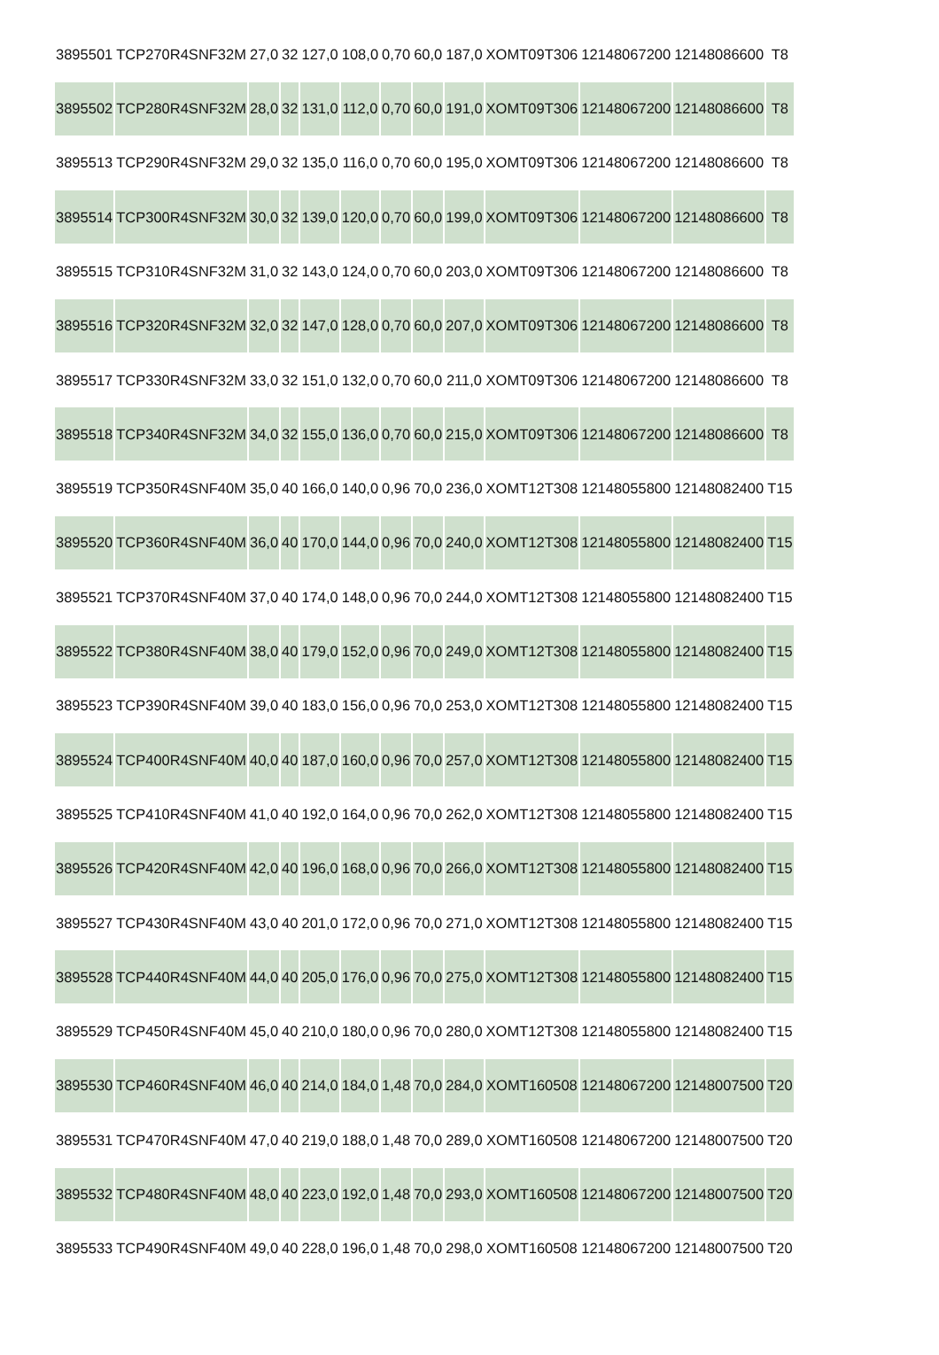| 3895501 | TCP270R4SNF32M | 27,0 | 32 | 127,0 | 108,0 | 0,70 | 60,0 | 187,0 | XOMT09T306 | 12148067200 | 12148086600 | T8 |
| 3895502 | TCP280R4SNF32M | 28,0 | 32 | 131,0 | 112,0 | 0,70 | 60,0 | 191,0 | XOMT09T306 | 12148067200 | 12148086600 | T8 |
| 3895513 | TCP290R4SNF32M | 29,0 | 32 | 135,0 | 116,0 | 0,70 | 60,0 | 195,0 | XOMT09T306 | 12148067200 | 12148086600 | T8 |
| 3895514 | TCP300R4SNF32M | 30,0 | 32 | 139,0 | 120,0 | 0,70 | 60,0 | 199,0 | XOMT09T306 | 12148067200 | 12148086600 | T8 |
| 3895515 | TCP310R4SNF32M | 31,0 | 32 | 143,0 | 124,0 | 0,70 | 60,0 | 203,0 | XOMT09T306 | 12148067200 | 12148086600 | T8 |
| 3895516 | TCP320R4SNF32M | 32,0 | 32 | 147,0 | 128,0 | 0,70 | 60,0 | 207,0 | XOMT09T306 | 12148067200 | 12148086600 | T8 |
| 3895517 | TCP330R4SNF32M | 33,0 | 32 | 151,0 | 132,0 | 0,70 | 60,0 | 211,0 | XOMT09T306 | 12148067200 | 12148086600 | T8 |
| 3895518 | TCP340R4SNF32M | 34,0 | 32 | 155,0 | 136,0 | 0,70 | 60,0 | 215,0 | XOMT09T306 | 12148067200 | 12148086600 | T8 |
| 3895519 | TCP350R4SNF40M | 35,0 | 40 | 166,0 | 140,0 | 0,96 | 70,0 | 236,0 | XOMT12T308 | 12148055800 | 12148082400 | T15 |
| 3895520 | TCP360R4SNF40M | 36,0 | 40 | 170,0 | 144,0 | 0,96 | 70,0 | 240,0 | XOMT12T308 | 12148055800 | 12148082400 | T15 |
| 3895521 | TCP370R4SNF40M | 37,0 | 40 | 174,0 | 148,0 | 0,96 | 70,0 | 244,0 | XOMT12T308 | 12148055800 | 12148082400 | T15 |
| 3895522 | TCP380R4SNF40M | 38,0 | 40 | 179,0 | 152,0 | 0,96 | 70,0 | 249,0 | XOMT12T308 | 12148055800 | 12148082400 | T15 |
| 3895523 | TCP390R4SNF40M | 39,0 | 40 | 183,0 | 156,0 | 0,96 | 70,0 | 253,0 | XOMT12T308 | 12148055800 | 12148082400 | T15 |
| 3895524 | TCP400R4SNF40M | 40,0 | 40 | 187,0 | 160,0 | 0,96 | 70,0 | 257,0 | XOMT12T308 | 12148055800 | 12148082400 | T15 |
| 3895525 | TCP410R4SNF40M | 41,0 | 40 | 192,0 | 164,0 | 0,96 | 70,0 | 262,0 | XOMT12T308 | 12148055800 | 12148082400 | T15 |
| 3895526 | TCP420R4SNF40M | 42,0 | 40 | 196,0 | 168,0 | 0,96 | 70,0 | 266,0 | XOMT12T308 | 12148055800 | 12148082400 | T15 |
| 3895527 | TCP430R4SNF40M | 43,0 | 40 | 201,0 | 172,0 | 0,96 | 70,0 | 271,0 | XOMT12T308 | 12148055800 | 12148082400 | T15 |
| 3895528 | TCP440R4SNF40M | 44,0 | 40 | 205,0 | 176,0 | 0,96 | 70,0 | 275,0 | XOMT12T308 | 12148055800 | 12148082400 | T15 |
| 3895529 | TCP450R4SNF40M | 45,0 | 40 | 210,0 | 180,0 | 0,96 | 70,0 | 280,0 | XOMT12T308 | 12148055800 | 12148082400 | T15 |
| 3895530 | TCP460R4SNF40M | 46,0 | 40 | 214,0 | 184,0 | 1,48 | 70,0 | 284,0 | XOMT160508 | 12148067200 | 12148007500 | T20 |
| 3895531 | TCP470R4SNF40M | 47,0 | 40 | 219,0 | 188,0 | 1,48 | 70,0 | 289,0 | XOMT160508 | 12148067200 | 12148007500 | T20 |
| 3895532 | TCP480R4SNF40M | 48,0 | 40 | 223,0 | 192,0 | 1,48 | 70,0 | 293,0 | XOMT160508 | 12148067200 | 12148007500 | T20 |
| 3895533 | TCP490R4SNF40M | 49,0 | 40 | 228,0 | 196,0 | 1,48 | 70,0 | 298,0 | XOMT160508 | 12148067200 | 12148007500 | T20 |